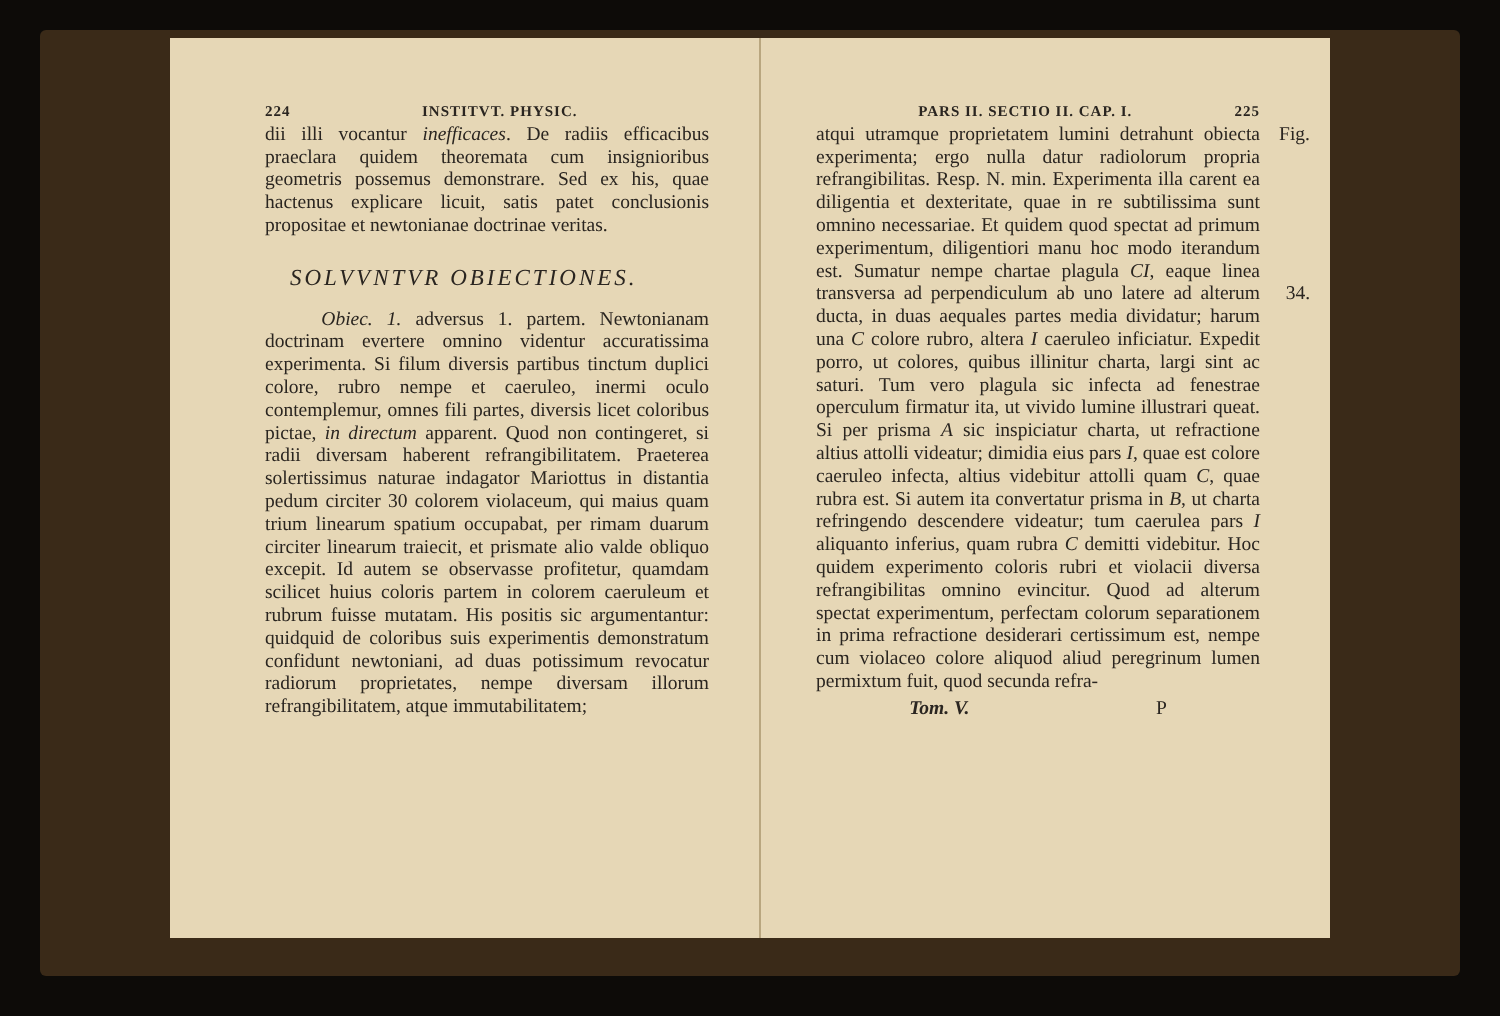224 INSTITVT. PHYSIC.
dii illi vocantur inefficaces. De radiis efficacibus praeclara quidem theoremata cum insignioribus geometris possemus demonstrare. Sed ex his, quae hactenus explicare licuit, satis patet conclusionis propositae et newtonianae doctrinae veritas.
SOLVVNTVR OBIECTIONES.
Obiec. 1. adversus 1. partem. Newtonianam doctrinam evertere omnino videntur accuratissima experimenta. Si filum diversis partibus tinctum duplici colore, rubro nempe et caeruleo, inermi oculo contemplemur, omnes fili partes, diversis licet coloribus pictae, in directum apparent. Quod non contingeret, si radii diversam haberent refrangibilitatem. Praeterea solertissimus naturae indagator Mariottus in distantia pedum circiter 30 colorem violaceum, qui maius quam trium linearum spatium occupabat, per rimam duarum circiter linearum traiecit, et prismate alio valde obliquo excepit. Id autem se observasse profitetur, quamdam scilicet huius coloris partem in colorem caeruleum et rubrum fuisse mutatam. His positis sic argumentantur: quidquid de coloribus suis experimentis demonstratum confidunt newtoniani, ad duas potissimum revocatur radiorum proprietates, nempe diversam illorum refrangibilitatem, atque immutabilitatem;
PARS II. SECTIO II. CAP. I. 225
Fig. atqui utramque proprietatem lumini detrahunt obiecta experimenta; ergo nulla datur radiolorum propria refrangibilitas. Resp. N. min. Experimenta illa carent ea diligentia et dexteritate, quae in re subtilissima sunt omnino necessariae. Et quidem quod spectat ad primum experimentum, diligentiori manu hoc modo iterandum est. Sumatur nempe chartae plagula CI, eaque linea transversa ad 34. perpendiculum ab uno latere ad alterum ducta, in duas aequales partes media dividatur; harum una C colore rubro, altera I caeruleo inficiatur. Expedit porro, ut colores, quibus illinitur charta, largi sint ac saturi. Tum vero plagula sic infecta ad fenestrae operculum firmatur ita, ut vivido lumine illustrari queat. Si per prisma A sic inspiciatur charta, ut refractione altius attolli videatur; dimidia eius pars I, quae est colore caeruleo infecta, altius videbitur attolli quam C, quae rubra est. Si autem ita convertatur prisma in B, ut charta refringendo descendere videatur; tum caerulea pars I aliquanto inferius, quam rubra C demitti videbitur. Hoc quidem experimento coloris rubri et violacii diversa refrangibilitas omnino evincitur. Quod ad alterum spectat experimentum, perfectam colorum separationem in prima refractione desiderari certissimum est, nempe cum violaceo colore aliquod aliud peregrinum lumen permixtum fuit, quod secunda refra-
Tom. V. P